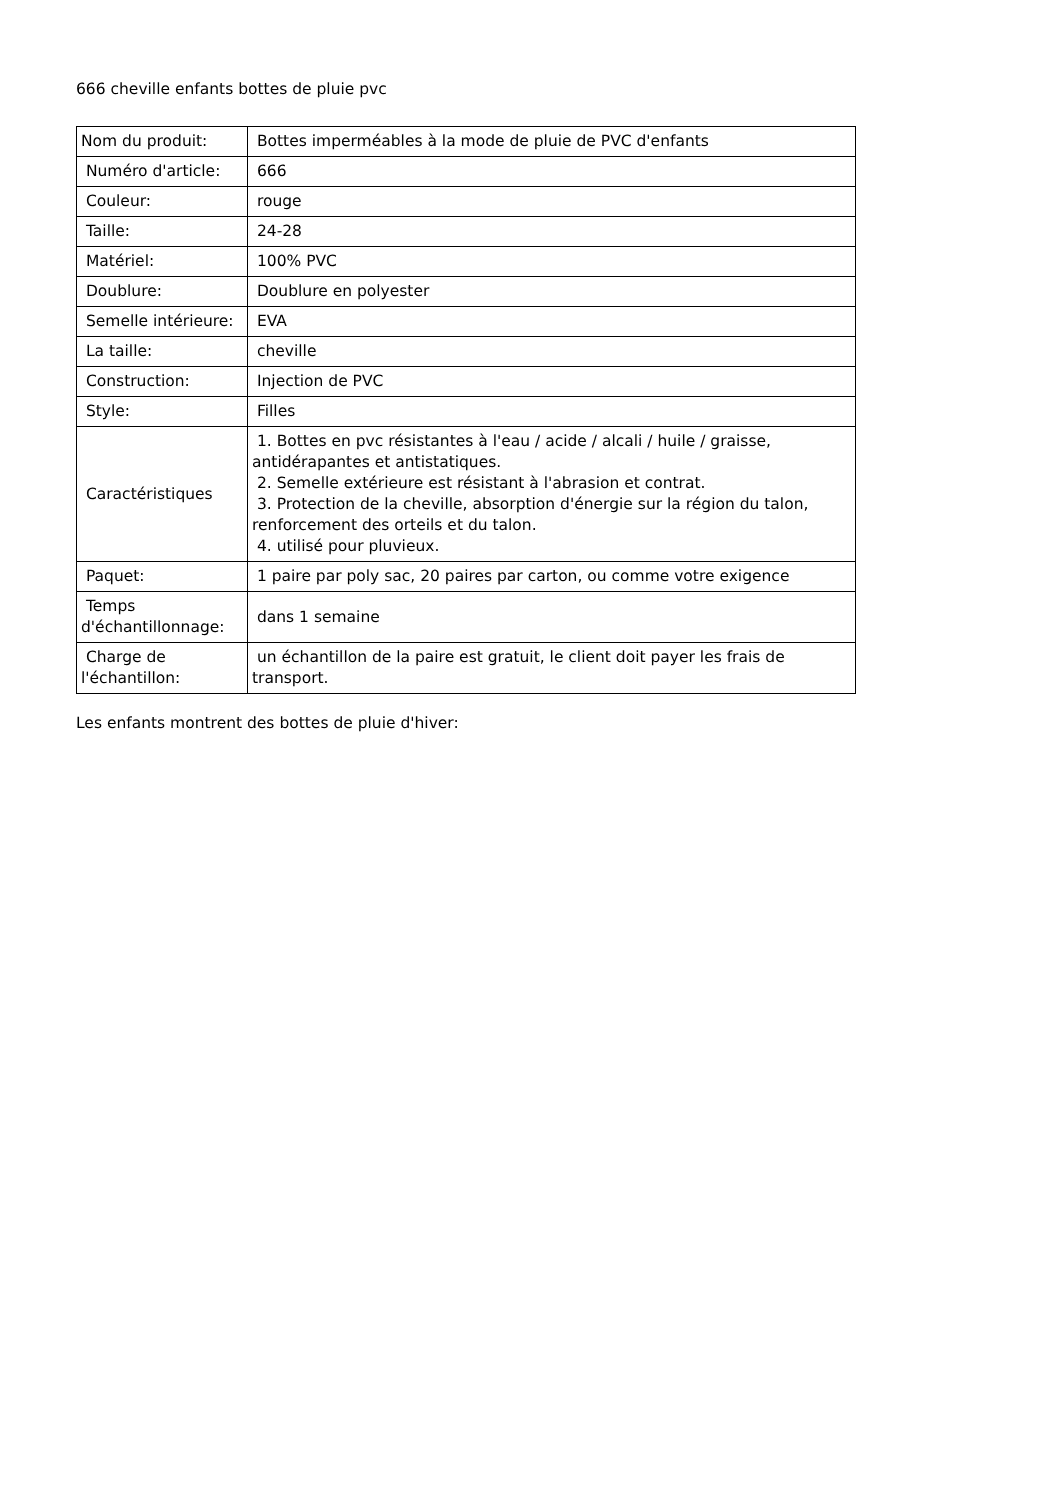666 cheville enfants bottes de pluie pvc
| Nom du produit: | Bottes imperméables à la mode de pluie de PVC d'enfants |
| Numéro d'article: | 666 |
| Couleur: | rouge |
| Taille: | 24-28 |
| Matériel: | 100% PVC |
| Doublure: | Doublure en polyester |
| Semelle intérieure: | EVA |
| La taille: | cheville |
| Construction: | Injection de PVC |
| Style: | Filles |
| Caractéristiques | 1. Bottes en pvc résistantes à l'eau / acide / alcali / huile / graisse, antidérapantes et antistatiques. 2. Semelle extérieure est résistant à l'abrasion et contrat. 3. Protection de la cheville, absorption d'énergie sur la région du talon, renforcement des orteils et du talon. 4. utilisé pour pluvieux. |
| Paquet: | 1 paire par poly sac, 20 paires par carton, ou comme votre exigence |
| Temps d'échantillonnage: | dans 1 semaine |
| Charge de l'échantillon: | un échantillon de la paire est gratuit, le client doit payer les frais de transport. |
Les enfants montrent des bottes de pluie d'hiver: